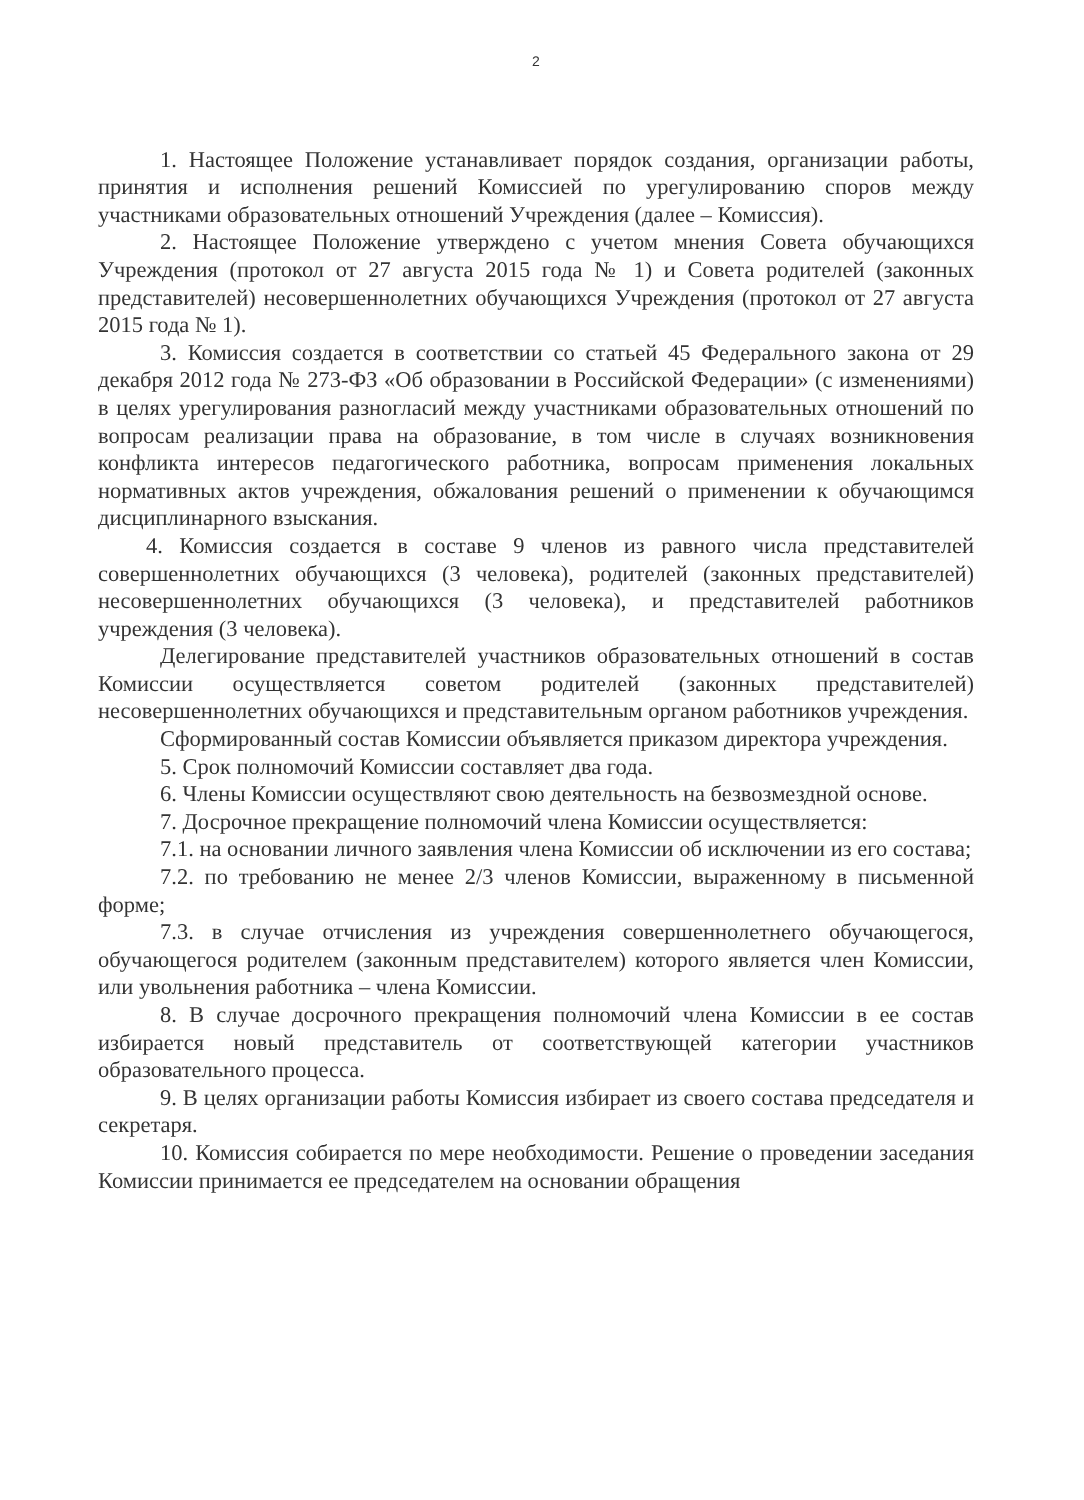2
1. Настоящее Положение устанавливает порядок создания, организации работы, принятия и исполнения решений Комиссией по урегулированию споров между участниками образовательных отношений Учреждения (далее – Комиссия).
2. Настоящее Положение утверждено с учетом мнения Совета обучающихся Учреждения (протокол от 27 августа 2015 года № 1) и Совета родителей (законных представителей) несовершеннолетних обучающихся Учреждения (протокол от 27 августа 2015 года № 1).
3. Комиссия создается в соответствии со статьей 45 Федерального закона от 29 декабря 2012 года № 273-ФЗ «Об образовании в Российской Федерации» (с изменениями) в целях урегулирования разногласий между участниками образовательных отношений по вопросам реализации права на образование, в том числе в случаях возникновения конфликта интересов педагогического работника, вопросам применения локальных нормативных актов учреждения, обжалования решений о применении к обучающимся дисциплинарного взыскания.
4. Комиссия создается в составе 9 членов из равного числа представителей совершеннолетних обучающихся (3 человека), родителей (законных представителей) несовершеннолетних обучающихся (3 человека), и представителей работников учреждения (3 человека).
Делегирование представителей участников образовательных отношений в состав Комиссии осуществляется советом родителей (законных представителей) несовершеннолетних обучающихся и представительным органом работников учреждения.
Сформированный состав Комиссии объявляется приказом директора учреждения.
5. Срок полномочий Комиссии составляет два года.
6. Члены Комиссии осуществляют свою деятельность на безвозмездной основе.
7. Досрочное прекращение полномочий члена Комиссии осуществляется:
7.1. на основании личного заявления члена Комиссии об исключении из его состава;
7.2. по требованию не менее 2/3 членов Комиссии, выраженному в письменной форме;
7.3. в случае отчисления из учреждения совершеннолетнего обучающегося, обучающегося родителем (законным представителем) которого является член Комиссии, или увольнения работника – члена Комиссии.
8. В случае досрочного прекращения полномочий члена Комиссии в ее состав избирается новый представитель от соответствующей категории участников образовательного процесса.
9. В целях организации работы Комиссия избирает из своего состава председателя и секретаря.
10. Комиссия собирается по мере необходимости. Решение о проведении заседания Комиссии принимается ее председателем на основании обращения